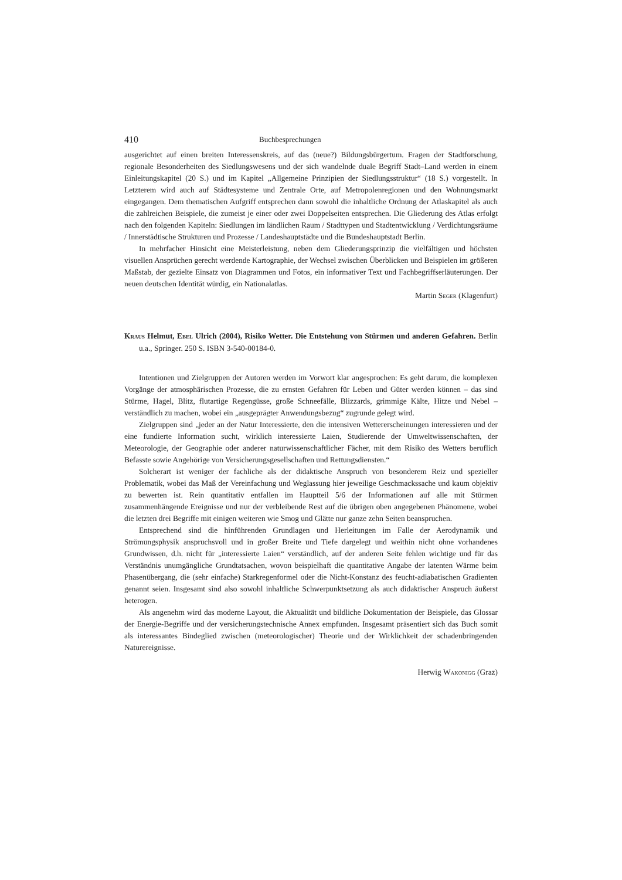410 Buchbesprechungen
ausgerichtet auf einen breiten Interessenskreis, auf das (neue?) Bildungsbürgertum. Fragen der Stadtforschung, regionale Besonderheiten des Siedlungswesens und der sich wandelnde duale Begriff Stadt–Land werden in einem Einleitungskapitel (20 S.) und im Kapitel „Allgemeine Prinzipien der Siedlungsstruktur“ (18 S.) vorgestellt. In Letzterem wird auch auf Städtesysteme und Zentrale Orte, auf Metropolenregionen und den Wohnungsmarkt eingegangen. Dem thematischen Aufgriff entsprechen dann sowohl die inhaltliche Ordnung der Atlaskapitel als auch die zahlreichen Beispiele, die zumeist je einer oder zwei Doppelseiten entsprechen. Die Gliederung des Atlas erfolgt nach den folgenden Kapiteln: Siedlungen im ländlichen Raum / Stadttypen und Stadtentwicklung / Verdichtungsräume / Innerstädtische Strukturen und Prozesse / Landeshauptstädte und die Bundeshauptstadt Berlin.
In mehrfacher Hinsicht eine Meisterleistung, neben dem Gliederungsprinzip die vielfältigen und höchsten visuellen Ansprüchen gerecht werdende Kartographie, der Wechsel zwischen Überblicken und Beispielen im größeren Maßstab, der gezielte Einsatz von Diagrammen und Fotos, ein informativer Text und Fachbegriffserläuterungen. Der neuen deutschen Identität würdig, ein Nationalatlas.
Martin Seger (Klagenfurt)
Kraus Helmut, Ebel Ulrich (2004), Risiko Wetter. Die Entstehung von Stürmen und anderen Gefahren. Berlin u.a., Springer. 250 S. ISBN 3-540-00184-0.
Intentionen und Zielgruppen der Autoren werden im Vorwort klar angesprochen: Es geht darum, die komplexen Vorgänge der atmosphärischen Prozesse, die zu ernsten Gefahren für Leben und Güter werden können – das sind Stürme, Hagel, Blitz, flutartige Regengüsse, große Schneefälle, Blizzards, grimmige Kälte, Hitze und Nebel – verständlich zu machen, wobei ein „ausgeprägter Anwendungsbezug“ zugrunde gelegt wird.
Zielgruppen sind „jeder an der Natur Interessierte, den die intensiven Wettererscheinungen interessieren und der eine fundierte Information sucht, wirklich interessierte Laien, Studierende der Umweltwissenschaften, der Meteorologie, der Geographie oder anderer naturwissenschaftlicher Fächer, mit dem Risiko des Wetters beruflich Befasste sowie Angehörige von Versicherungsgesellschaften und Rettungsdiensten.“
Solcherart ist weniger der fachliche als der didaktische Anspruch von besonderem Reiz und spezieller Problematik, wobei das Maß der Vereinfachung und Weglassung hier jeweilige Geschmackssache und kaum objektiv zu bewerten ist. Rein quantitativ entfallen im Hauptteil 5/6 der Informationen auf alle mit Stürmen zusammenhängende Ereignisse und nur der verbleibende Rest auf die übrigen oben angegebenen Phänomene, wobei die letzten drei Begriffe mit einigen weiteren wie Smog und Glätte nur ganze zehn Seiten beanspruchen.
Entsprechend sind die hinführenden Grundlagen und Herleitungen im Falle der Aerodynamik und Strömungsphysik anspruchsvoll und in großer Breite und Tiefe dargelegt und weithin nicht ohne vorhandenes Grundwissen, d.h. nicht für „interessierte Laien“ verständlich, auf der anderen Seite fehlen wichtige und für das Verständnis unumgängliche Grundtatsachen, wovon beispielhaft die quantitative Angabe der latenten Wärme beim Phasenübergang, die (sehr einfache) Starkregenformel oder die Nicht-Konstanz des feucht-adiabatischen Gradienten genannt seien. Insgesamt sind also sowohl inhaltliche Schwerpunktsetzung als auch didaktischer Anspruch äußerst heterogen.
Als angenehm wird das moderne Layout, die Aktualität und bildliche Dokumentation der Beispiele, das Glossar der Energie-Begriffe und der versicherungstechnische Annex empfunden. Insgesamt präsentiert sich das Buch somit als interessantes Bindeglied zwischen (meteorologischer) Theorie und der Wirklichkeit der schadenbringenden Naturereignisse.
Herwig Wakonigg (Graz)